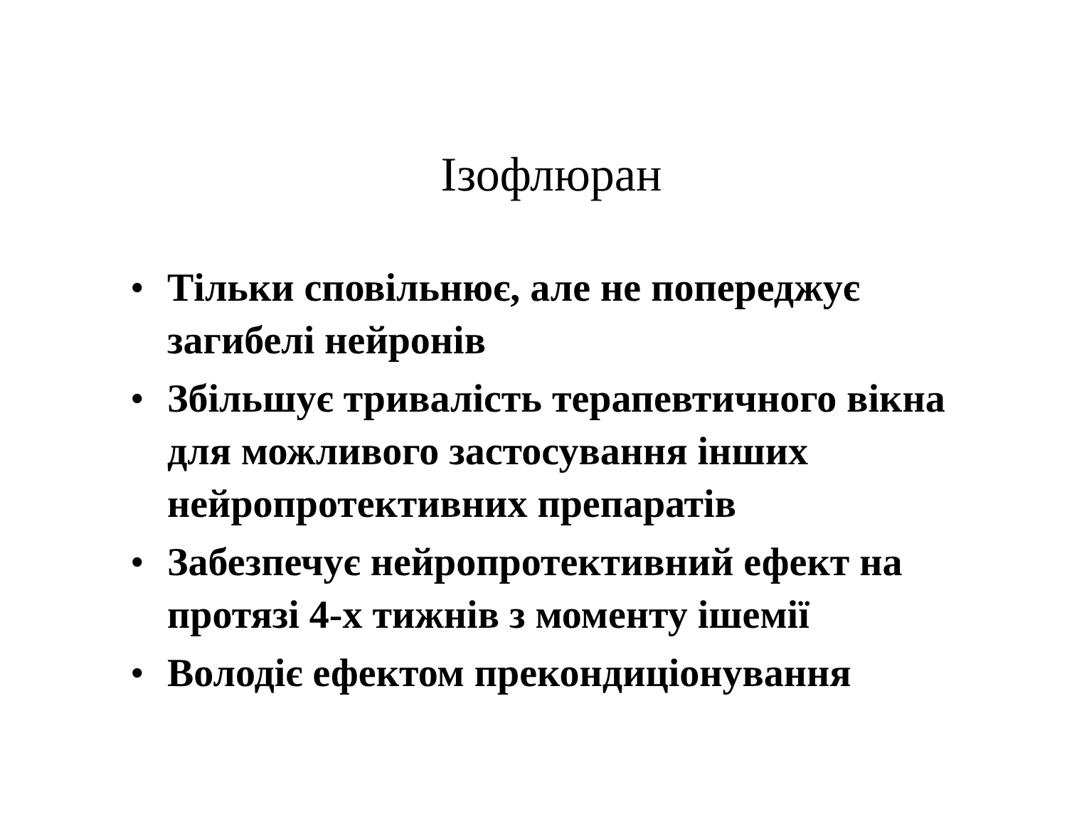Ізофлюран
• Тільки сповільнює, але не попереджує загибелі нейронів
• Збільшує тривалість терапевтичного вікна для можливого застосування інших нейропротективних препаратів
• Забезпечує нейропротективний ефект на протязі 4-х тижнів з моменту ішемії
• Володіє ефектом прекондиціонування